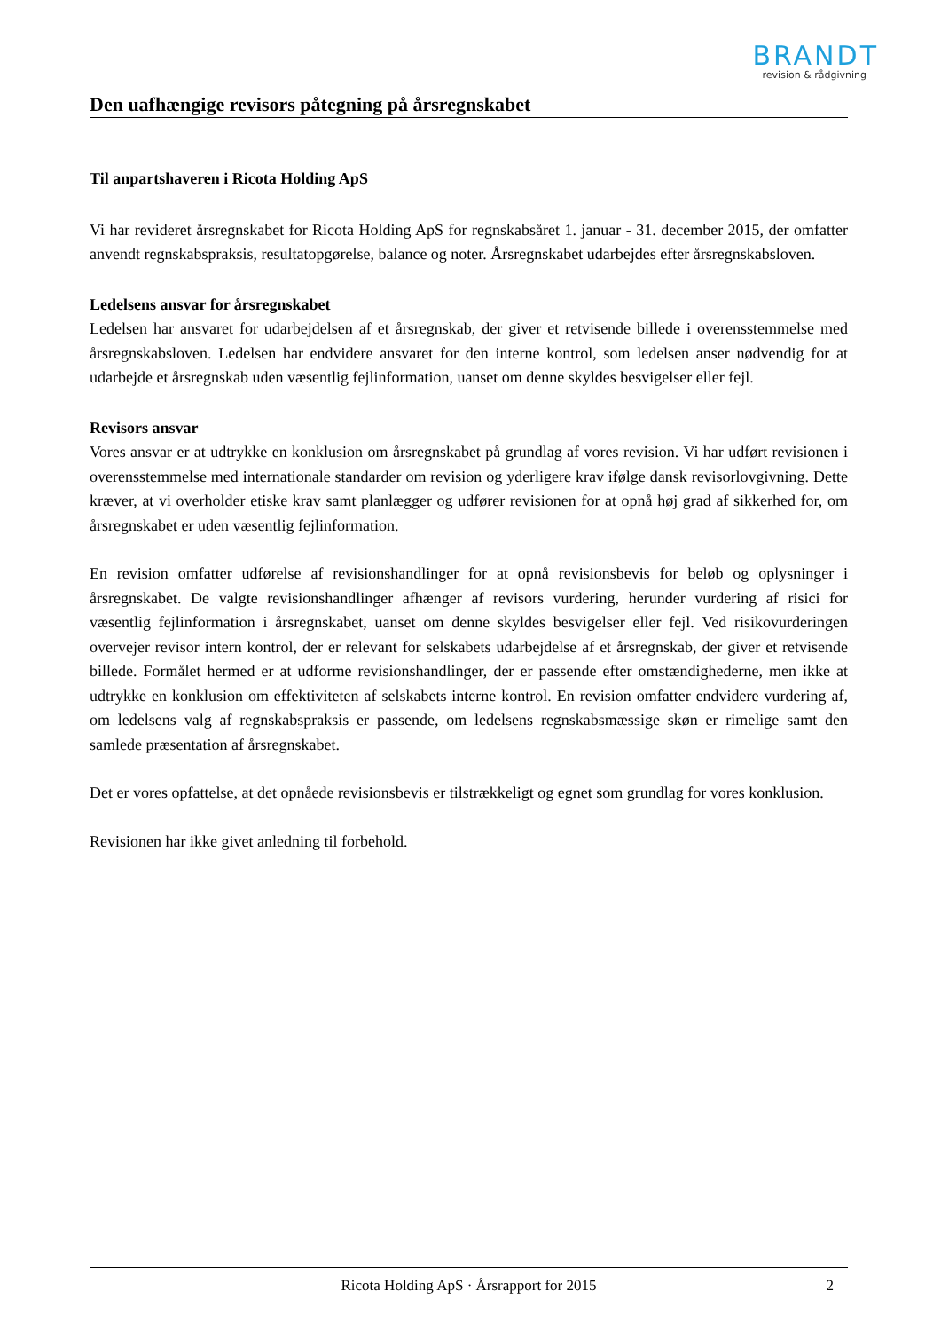BRANDT
revision & rådgivning
Den uafhængige revisors påtegning på årsregnskabet
Til anpartshaveren i Ricota Holding ApS
Vi har revideret årsregnskabet for Ricota Holding ApS for regnskabsåret 1. januar - 31. december 2015, der omfatter anvendt regnskabspraksis, resultatopgørelse, balance og noter. Årsregnskabet udarbejdes efter årsregnskabsloven.
Ledelsens ansvar for årsregnskabet
Ledelsen har ansvaret for udarbejdelsen af et årsregnskab, der giver et retvisende billede i overensstemmelse med årsregnskabsloven. Ledelsen har endvidere ansvaret for den interne kontrol, som ledelsen anser nødvendig for at udarbejde et årsregnskab uden væsentlig fejlinformation, uanset om denne skyldes besvigelser eller fejl.
Revisors ansvar
Vores ansvar er at udtrykke en konklusion om årsregnskabet på grundlag af vores revision. Vi har udført revisionen i overensstemmelse med internationale standarder om revision og yderligere krav ifølge dansk revisorlovgivning. Dette kræver, at vi overholder etiske krav samt planlægger og udfører revisionen for at opnå høj grad af sikkerhed for, om årsregnskabet er uden væsentlig fejlinformation.
En revision omfatter udførelse af revisionshandlinger for at opnå revisionsbevis for beløb og oplysninger i årsregnskabet. De valgte revisionshandlinger afhænger af revisors vurdering, herunder vurdering af risici for væsentlig fejlinformation i årsregnskabet, uanset om denne skyldes besvigelser eller fejl. Ved risikovurderingen overvejer revisor intern kontrol, der er relevant for selskabets udarbejdelse af et årsregnskab, der giver et retvisende billede. Formålet hermed er at udforme revisionshandlinger, der er passende efter omstændighederne, men ikke at udtrykke en konklusion om effektiviteten af selskabets interne kontrol. En revision omfatter endvidere vurdering af, om ledelsens valg af regnskabspraksis er passende, om ledelsens regnskabsmæssige skøn er rimelige samt den samlede præsentation af årsregnskabet.
Det er vores opfattelse, at det opnåede revisionsbevis er tilstrækkeligt og egnet som grundlag for vores konklusion.
Revisionen har ikke givet anledning til forbehold.
Ricota Holding ApS · Årsrapport for 2015
2